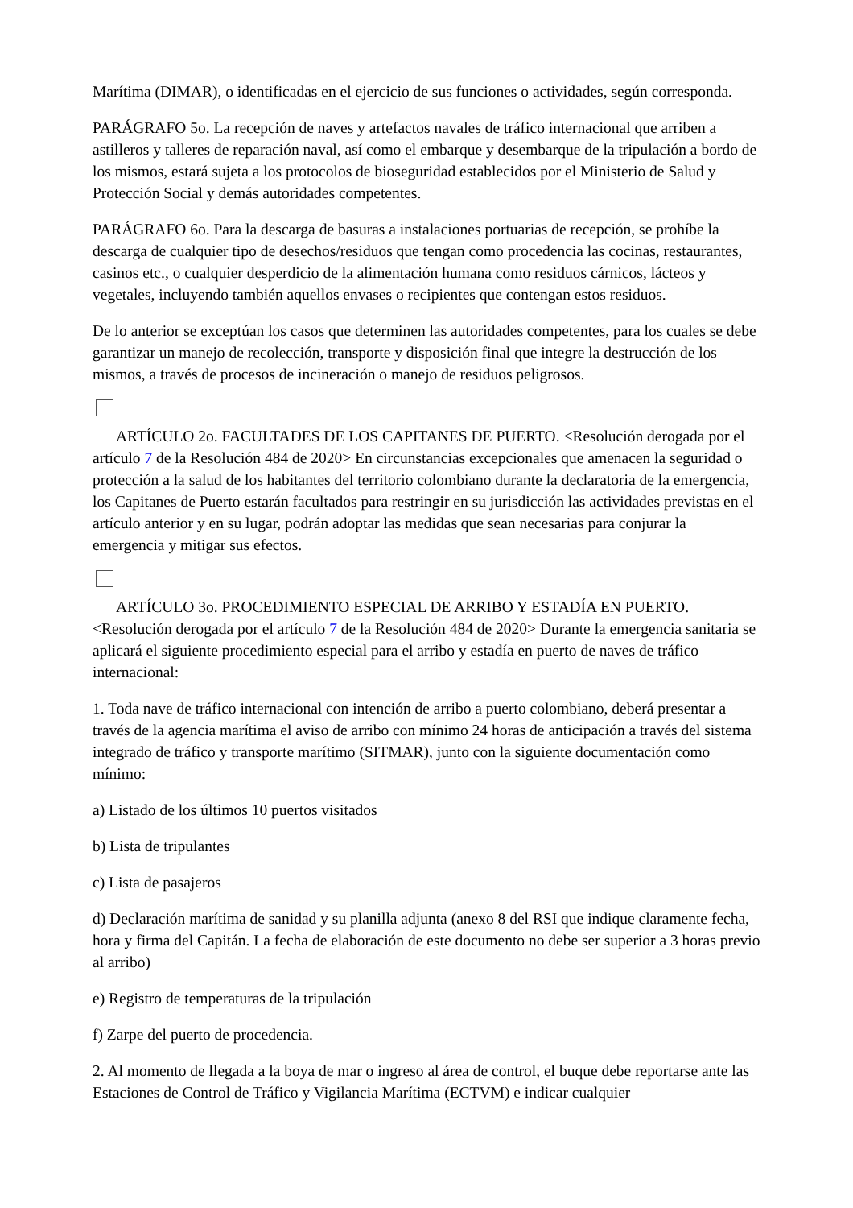Marítima (DIMAR), o identificadas en el ejercicio de sus funciones o actividades, según corresponda.
PARÁGRAFO 5o. La recepción de naves y artefactos navales de tráfico internacional que arriben a astilleros y talleres de reparación naval, así como el embarque y desembarque de la tripulación a bordo de los mismos, estará sujeta a los protocolos de bioseguridad establecidos por el Ministerio de Salud y Protección Social y demás autoridades competentes.
PARÁGRAFO 6o. Para la descarga de basuras a instalaciones portuarias de recepción, se prohíbe la descarga de cualquier tipo de desechos/residuos que tengan como procedencia las cocinas, restaurantes, casinos etc., o cualquier desperdicio de la alimentación humana como residuos cárnicos, lácteos y vegetales, incluyendo también aquellos envases o recipientes que contengan estos residuos.
De lo anterior se exceptúan los casos que determinen las autoridades competentes, para los cuales se debe garantizar un manejo de recolección, transporte y disposición final que integre la destrucción de los mismos, a través de procesos de incineración o manejo de residuos peligrosos.
ARTÍCULO 2o. FACULTADES DE LOS CAPITANES DE PUERTO. <Resolución derogada por el artículo 7 de la Resolución 484 de 2020> En circunstancias excepcionales que amenacen la seguridad o protección a la salud de los habitantes del territorio colombiano durante la declaratoria de la emergencia, los Capitanes de Puerto estarán facultados para restringir en su jurisdicción las actividades previstas en el artículo anterior y en su lugar, podrán adoptar las medidas que sean necesarias para conjurar la emergencia y mitigar sus efectos.
ARTÍCULO 3o. PROCEDIMIENTO ESPECIAL DE ARRIBO Y ESTADÍA EN PUERTO. <Resolución derogada por el artículo 7 de la Resolución 484 de 2020> Durante la emergencia sanitaria se aplicará el siguiente procedimiento especial para el arribo y estadía en puerto de naves de tráfico internacional:
1. Toda nave de tráfico internacional con intención de arribo a puerto colombiano, deberá presentar a través de la agencia marítima el aviso de arribo con mínimo 24 horas de anticipación a través del sistema integrado de tráfico y transporte marítimo (SITMAR), junto con la siguiente documentación como mínimo:
a) Listado de los últimos 10 puertos visitados
b) Lista de tripulantes
c) Lista de pasajeros
d) Declaración marítima de sanidad y su planilla adjunta (anexo 8 del RSI que indique claramente fecha, hora y firma del Capitán. La fecha de elaboración de este documento no debe ser superior a 3 horas previo al arribo)
e) Registro de temperaturas de la tripulación
f) Zarpe del puerto de procedencia.
2. Al momento de llegada a la boya de mar o ingreso al área de control, el buque debe reportarse ante las Estaciones de Control de Tráfico y Vigilancia Marítima (ECTVM) e indicar cualquier